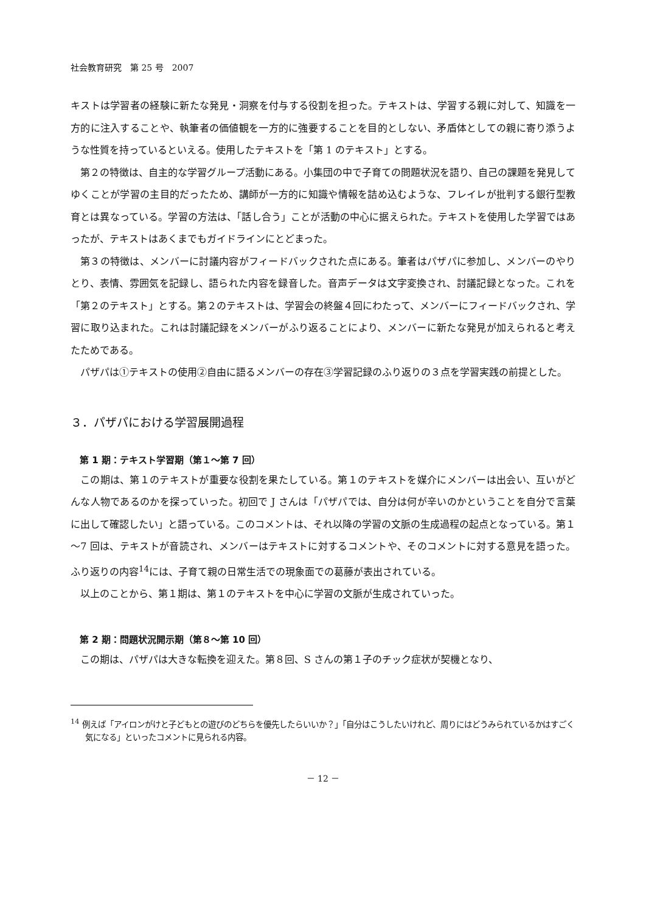社会教育研究　第 25 号　2007
キストは学習者の経験に新たな発見・洞察を付与する役割を担った。テキストは、学習する親に対して、知識を一方的に注入することや、執筆者の価値観を一方的に強要することを目的としない、矛盾体としての親に寄り添うような性質を持っているといえる。使用したテキストを「第 1 のテキスト」とする。
第２の特徴は、自主的な学習グループ活動にある。小集団の中で子育ての問題状況を語り、自己の課題を発見してゆくことが学習の主目的だったため、講師が一方的に知識や情報を詰め込むような、フレイレが批判する銀行型教育とは異なっている。学習の方法は、「話し合う」ことが活動の中心に据えられた。テキストを使用した学習ではあったが、テキストはあくまでもガイドラインにとどまった。
第３の特徴は、メンバーに討議内容がフィードバックされた点にある。筆者はパザパに参加し、メンバーのやりとり、表情、雰囲気を記録し、語られた内容を録音した。音声データは文字変換され、討議記録となった。これを「第２のテキスト」とする。第２のテキストは、学習会の終盤４回にわたって、メンバーにフィードバックされ、学習に取り込まれた。これは討議記録をメンバーがふり返ることにより、メンバーに新たな発見が加えられると考えたためである。
パザパは①テキストの使用②自由に語るメンバーの存在③学習記録のふり返りの３点を学習実践の前提とした。
３．パザパにおける学習展開過程
第 1 期：テキスト学習期（第１～第 7 回）
この期は、第１のテキストが重要な役割を果たしている。第１のテキストを媒介にメンバーは出会い、互いがどんな人物であるのかを探っていった。初回で J さんは「パザパでは、自分は何が辛いのかということを自分で言葉に出して確認したい」と語っている。このコメントは、それ以降の学習の文脈の生成過程の起点となっている。第１～7 回は、テキストが音読され、メンバーはテキストに対するコメントや、そのコメントに対する意見を語った。ふり返りの内容<sup>14</sup>には、子育て親の日常生活での現象面での葛藤が表出されている。
以上のことから、第１期は、第１のテキストを中心に学習の文脈が生成されていった。
第 2 期：問題状況開示期（第８～第 10 回）
この期は、パザパは大きな転換を迎えた。第８回、S さんの第１子のチック症状が契機となり、
<sup>14</sup> 例えば「アイロンがけと子どもとの遊びのどちらを優先したらいいか？」「自分はこうしたいけれど、周りにはどうみられているかはすごく気になる」といったコメントに見られる内容。
－ 12 －